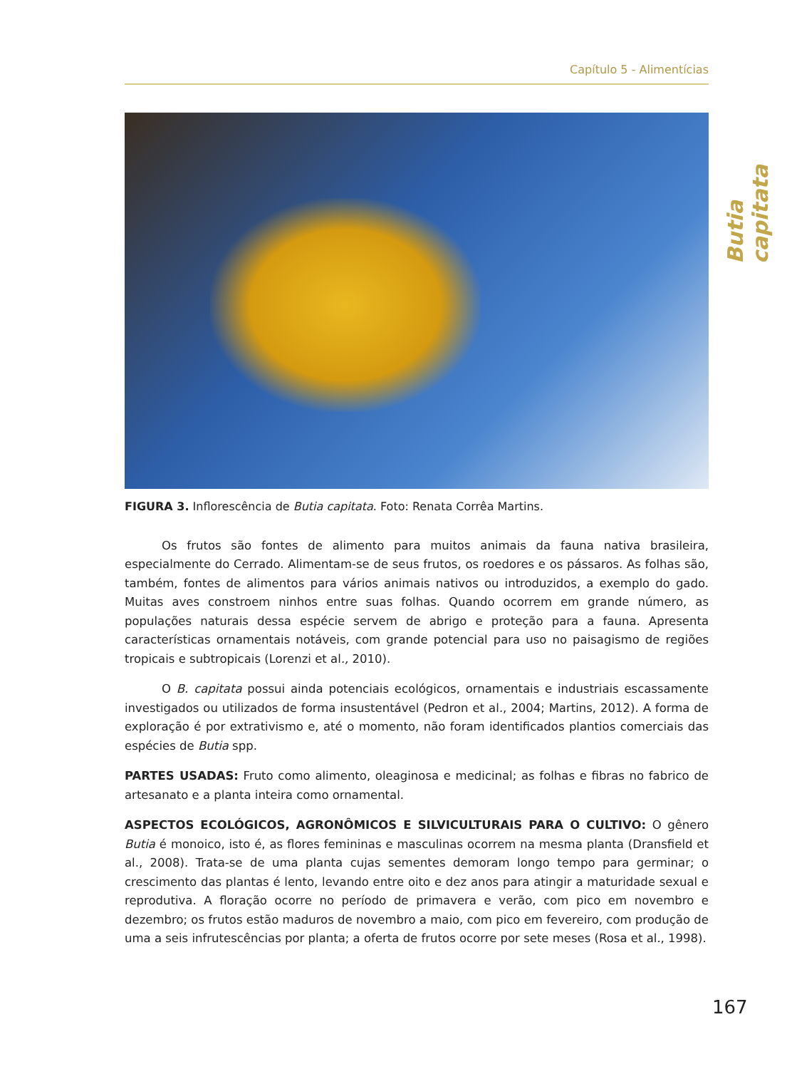Capítulo 5 - Alimentícias
Butia capitata
FIGURA 3. Inflorescência de Butia capitata. Foto: Renata Corrêa Martins.
Os frutos são fontes de alimento para muitos animais da fauna nativa brasileira, especialmente do Cerrado. Alimentam-se de seus frutos, os roedores e os pássaros. As folhas são, também, fontes de alimentos para vários animais nativos ou introduzidos, a exemplo do gado. Muitas aves constroem ninhos entre suas folhas. Quando ocorrem em grande número, as populações naturais dessa espécie servem de abrigo e proteção para a fauna. Apresenta características ornamentais notáveis, com grande potencial para uso no paisagismo de regiões tropicais e subtropicais (Lorenzi et al., 2010).
O B. capitata possui ainda potenciais ecológicos, ornamentais e industriais escassamente investigados ou utilizados de forma insustentável (Pedron et al., 2004; Martins, 2012). A forma de exploração é por extrativismo e, até o momento, não foram identificados plantios comerciais das espécies de Butia spp.
PARTES USADAS: Fruto como alimento, oleaginosa e medicinal; as folhas e fibras no fabrico de artesanato e a planta inteira como ornamental.
ASPECTOS ECOLÓGICOS, AGRONÔMICOS E SILVICULTURAIS PARA O CULTIVO: O gênero Butia é monoico, isto é, as flores femininas e masculinas ocorrem na mesma planta (Dransfield et al., 2008). Trata-se de uma planta cujas sementes demoram longo tempo para germinar; o crescimento das plantas é lento, levando entre oito e dez anos para atingir a maturidade sexual e reprodutiva. A floração ocorre no período de primavera e verão, com pico em novembro e dezembro; os frutos estão maduros de novembro a maio, com pico em fevereiro, com produção de uma a seis infrutescências por planta; a oferta de frutos ocorre por sete meses (Rosa et al., 1998).
167